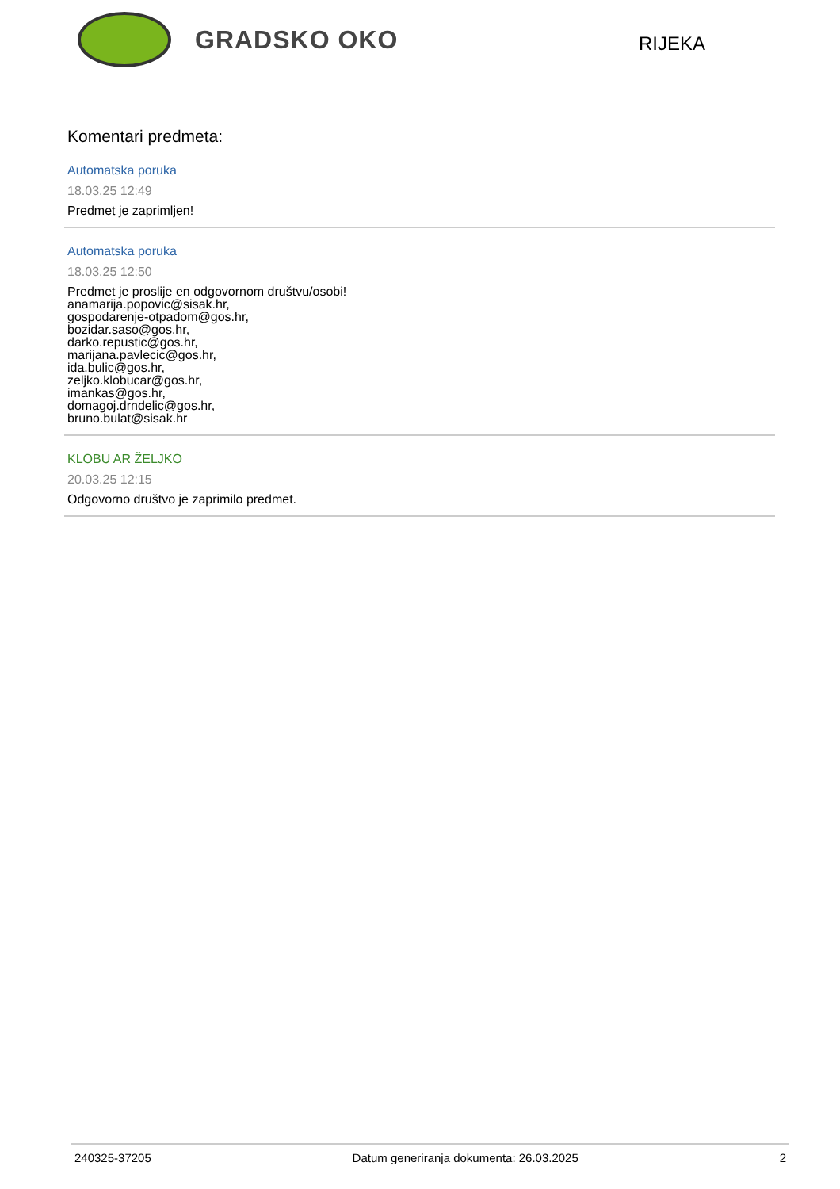GRADSKO OKO
RIJEKA
Komentari predmeta:
Automatska poruka
18.03.25 12:49
Predmet je zaprimljen!
Automatska poruka
18.03.25 12:50
Predmet je proslije en odgovornom društvu/osobi!
anamarija.popovic@sisak.hr,
gospodarenje-otpadom@gos.hr,
bozidar.saso@gos.hr,
darko.repustic@gos.hr,
marijana.pavlecic@gos.hr,
ida.bulic@gos.hr,
zeljko.klobucar@gos.hr,
imankas@gos.hr,
domagoj.drndelic@gos.hr,
bruno.bulat@sisak.hr
KLOBU AR ŽELJKO
20.03.25 12:15
Odgovorno društvo je zaprimilo predmet.
240325-37205 Datum generiranja dokumenta: 26.03.2025 2